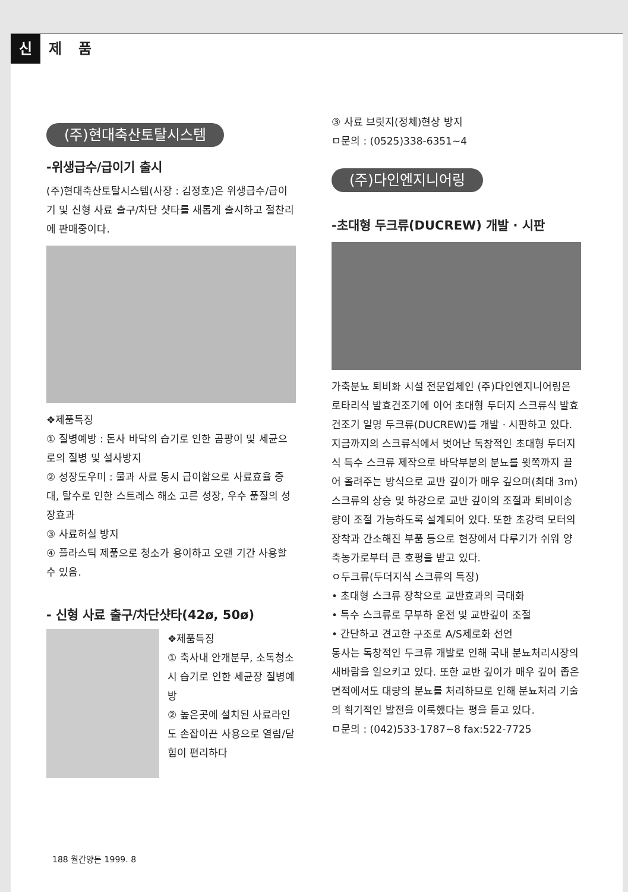신제 품
(주)현대축산토탈시스템
-위생급수/급이기 출시
(주)현대축산토탈시스템(사장 : 김정호)은 위생급수/급이기 및 신형 사료 출구/차단 샷타를 새롭게 출시하고 절찬리에 판매중이다.
❖제품특징
① 질병예방 : 돈사 바닥의 습기로 인한 곰팡이 및 세균으로의 질병 및 설사방지
② 성장도우미 : 물과 사료 동시 급이함으로 사료효율 증대, 탈수로 인한 스트레스 해소 고른 성장, 우수 품질의 성장효과
③ 사료허실 방지
④ 플라스틱 제품으로 청소가 용이하고 오랜 기간 사용할 수 있음.
- 신형 사료 출구/차단샷타(42ø, 50ø)
❖제품특징
① 축사내 안개분무, 소독청소시 습기로 인한 세균장 질병예방
② 높은곳에 설치된 사료라인도 손잡이끈 사용으로 열림/닫힘이 편리하다
③ 사료 브릿지(정체)현상 방지
ㅁ문의 : (0525)338-6351~4
(주)다인엔지니어링
-초대형 두크류(DUCREW) 개발 · 시판
가축분뇨 퇴비화 시설 전문업체인 (주)다인엔지니어링은 로타리식 발효건조기에 이어 초대형 두더지 스크류식 발효건조기 일명 두크류(DUCREW)를 개발 · 시판하고 있다.
지금까지의 스크류식에서 벗어난 독창적인 초대형 두더지식 특수 스크류 제작으로 바닥부분의 분뇨를 윗쪽까지 끌어 올려주는 방식으로 교반 깊이가 매우 깊으며(최대 3m) 스크류의 상승 및 하강으로 교반 깊이의 조절과 퇴비이송량이 조절 가능하도록 설계되어 있다. 또한 초강력 모터의 장착과 간소해진 부품 등으로 현장에서 다루기가 쉬워 양축농가로부터 큰 호평을 받고 있다.
ㅇ두크류(두더지식 스크류의 특징)
• 초대형 스크류 장착으로 교반효과의 극대화
• 특수 스크류로 무부하 운전 및 교반깊이 조절
• 간단하고 견고한 구조로 A/S제로화 선언
동사는 독창적인 두크류 개발로 인해 국내 분뇨처리시장의 새바람을 일으키고 있다. 또한 교반 깊이가 매우 깊어 좁은 면적에서도 대량의 분뇨를 처리하므로 인해 분뇨처리 기술의 획기적인 발전을 이룩했다는 평을 듣고 있다.
ㅁ문의 : (042)533-1787~8 fax:522-7725
188 월간양돈 1999. 8